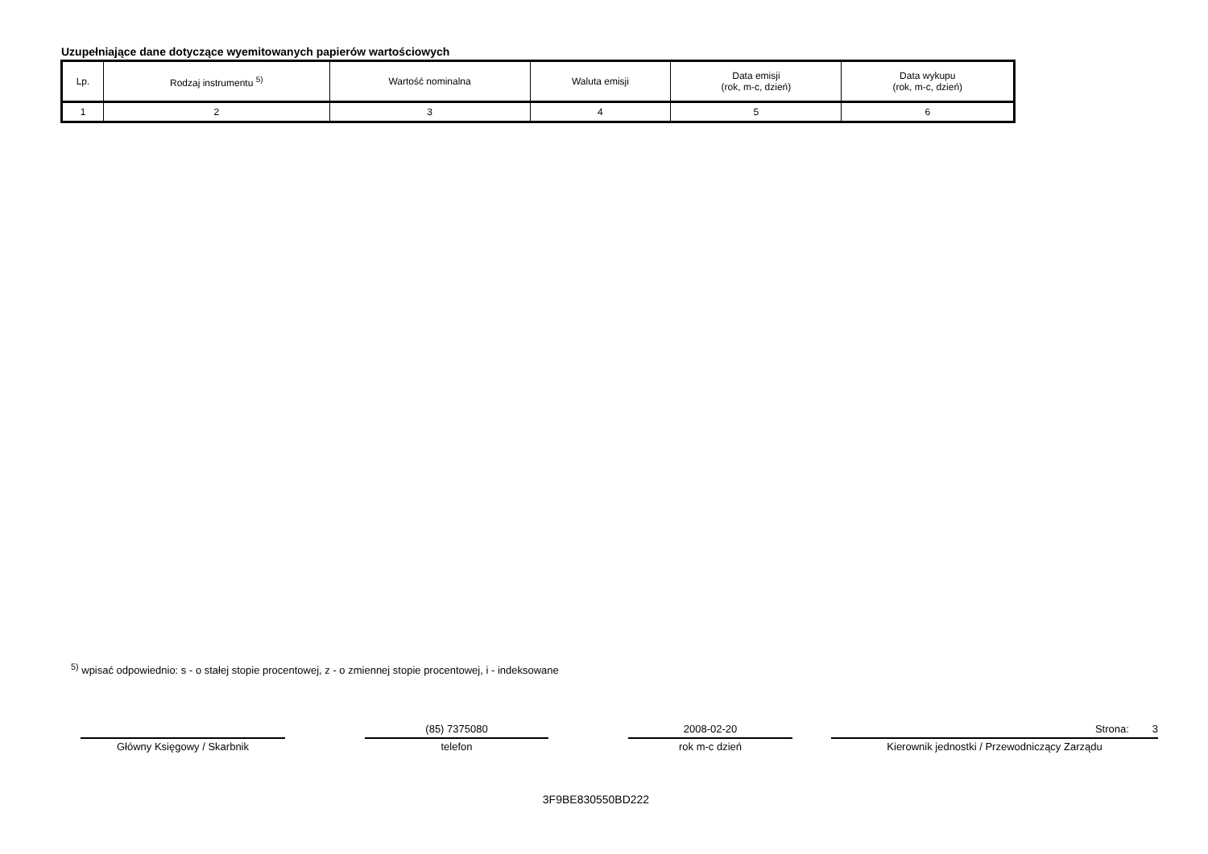Uzupełniające dane dotyczące wyemitowanych papierów wartościowych
| Lp. | Rodzaj instrumentu <sup>5)</sup> | Wartość nominalna | Waluta emisji | Data emisji (rok, m-c, dzień) | Data wykupu (rok, m-c, dzień) |
| --- | --- | --- | --- | --- | --- |
| 1 | 2 | 3 | 4 | 5 | 6 |
<sup>5)</sup> wpisać odpowiednio: s - o stałej stopie procentowej, z - o zmiennej stopie procentowej, i - indeksowane
Główny Księgowy / Skarbnik
(85) 7375080
telefon
2008-02-20
rok m-c dzień
Strona: 3
Kierownik jednostki / Przewodniczący Zarządu
3F9BE830550BD222